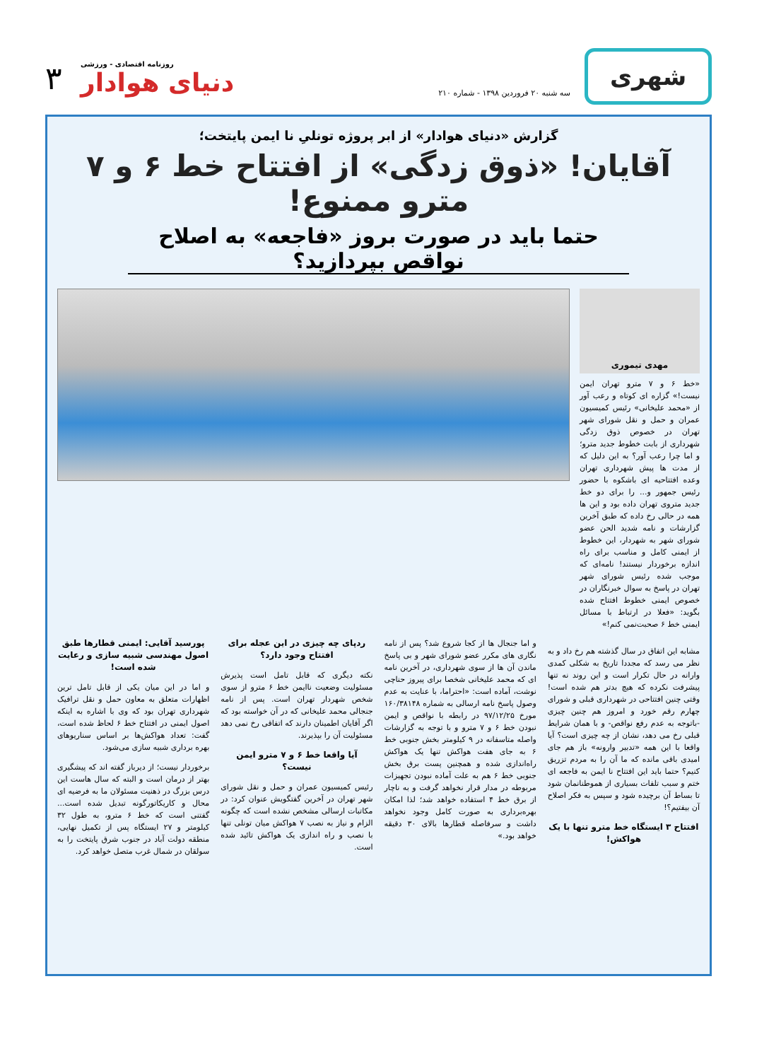شهری
سه شنبه ۲۰ فروردین ۱۳۹۸ - شماره ۲۱۰
۳
روزنامه اقتصادی - ورزشی
دنیای هوادار
گزارش «دنیای هوادار» از ابر پروژه تونلیِ نا ایمن پایتخت؛
آقایان! «ذوق زدگی» از افتتاح خط ۶ و ۷ مترو ممنوع!
حتما باید در صورت بروز «فاجعه» به اصلاح نواقص بپردازید؟
مهدی تیموری
«خط ۶ و ۷ مترو تهران ایمن نیست!» گزاره ای کوتاه و رعب آور از «محمد علیخانی» رئیس کمیسیون عمران و حمل و نقل شورای شهر تهران در خصوص ذوق زدگی شهرداری از بابت خطوط جدید مترو؛ و اما چرا رعب آور؟ به این دلیل که از مدت ها پیش شهرداری تهران وعده افتتاحیه ای باشکوه با حضور رئیس جمهور و... را برای دو خط جدید متروی تهران داده بود و این ها همه در حالی رخ داده که طبق آخرین گزارشات و نامه شدید الحن عضو شورای شهر به شهردار، این خطوط از ایمنی کامل و مناسب برای راه اندازه برخوردار نیستند! نامه‌ای که موجب شده رئیس شورای شهر تهران در پاسخ به سوال خبرنگاران در خصوص ایمنی خطوط افتتاح شده بگوید: «فعلا در ارتباط با مسائل ایمنی خط ۶ صحبت‌نمی کنم!»
مشابه این اتفاق در سال گذشته هم رخ داد و به نظر می رسد که مجددا تاریخ به شکلی کمدی وارانه در حال تکرار است و این روند نه تنها پیشرفت نکرده که هیچ بدتر هم شده است! وقتی چنین افتتاحی در شهرداری قبلی و شورای چهارم رقم خورد و امروز هم چنین چیزی -باتوجه به عدم رفع نواقص- و با همان شرایط قبلی رخ می دهد، نشان از چه چیزی است؟ آیا واقعا با این همه «تدبیر وارونه» باز هم جای امیدی باقی مانده که ما آن را به مردم تزریق کنیم؟ حتما باید این افتتاح نا ایمن به فاجعه ای ختم و سبب تلفات بسیاری از هموطنانمان شود تا بساط آن برچیده شود و سپس به فکر اصلاح آن بیفتیم؟!
افتتاح ۳ ایستگاه خط مترو تنها با یک هواکش!
و اما جنجال ها از کجا شروع شد؟ پس از نامه نگاری های مکرر عضو شورای شهر و بی پاسخ ماندن آن ها از سوی شهرداری، در آخرین نامه ای که محمد علیخانی شخصا برای پیروز حناچی نوشت، آماده است: «احتراما، با عنایت به عدم وصول پاسخ نامه ارسالی به شماره ۱۶۰/۳۸۱۴۸ مورخ ۹۷/۱۲/۲۵ در رابطه با نواقص و ایمن نبودن خط ۶ و ۷ مترو و با توجه به گزارشات واصله متاسفانه در ۹ کیلومتر بخش جنوبی خط ۶ به جای هفت هواکش تنها یک هواکش راه‌اندازی شده و همچنین پست برق بخش جنوبی خط ۶ هم به علت آماده نبودن تجهیزات مربوطه در مدار قرار نخواهد گرفت و به ناچار از برق خط ۴ استفاده خواهد شد؛ لذا امکان بهره‌برداری به صورت کامل وجود نخواهد داشت و سرفاصله قطارها بالای ۳۰ دقیقه خواهد بود.»
ردپای چه چیزی در این عجله برای افتتاح وجود دارد؟
نکته دیگری که قابل تامل است پذیرش مسئولیت وضعیت نا‌ایمن خط ۶ مترو از سوی شخص شهردار تهران است. پس از نامه جنجالی محمد علیخانی که در آن خواسته بود که اگر آقایان اطمینان دارند که اتفاقی رخ نمی دهد مسئولیت آن را بپذیرند.
آیا واقعا خط ۶ و ۷ مترو ایمن نیست؟
رئیس کمیسیون عمران و حمل و نقل شورای شهر تهران در آخرین گفتگویش عنوان کرد: در مکاتبات ارسالی مشخص نشده است که چگونه الزام و نیاز به نصب ۷ هواکش میان تونلی تنها با نصب و راه اندازی یک هواکش تائید شده است.
پورسید آقایی: ایمنی قطارها طبق اصول مهندسی شبیه سازی و رعایت شده است!
و اما در این میان یکی از قابل تامل ترین اظهارات متعلق به معاون حمل و نقل ترافیک شهرداری تهران بود که وی با اشاره به اینکه اصول ایمنی در افتتاح خط ۶ لحاظ شده است، گفت: تعداد هواکش‌ها بر اساس سناریوهای بهره برداری شبیه سازی می‌شود.
برخوردار نیست؛ از دیرباز گفته اند که پیشگیری بهتر از درمان است و البته که سال هاست این درس بزرگ در ذهنیت مسئولان ما به فرضیه ای محال و کاریکاتورگونه تبدیل شده است... گفتنی است که خط ۶ مترو، به طول ۳۲ کیلومتر و ۲۷ ایستگاه پس از تکمیل نهایی، منطقه دولت آباد در جنوب شرق پایتخت را به سولقان در شمال غرب متصل خواهد کرد.